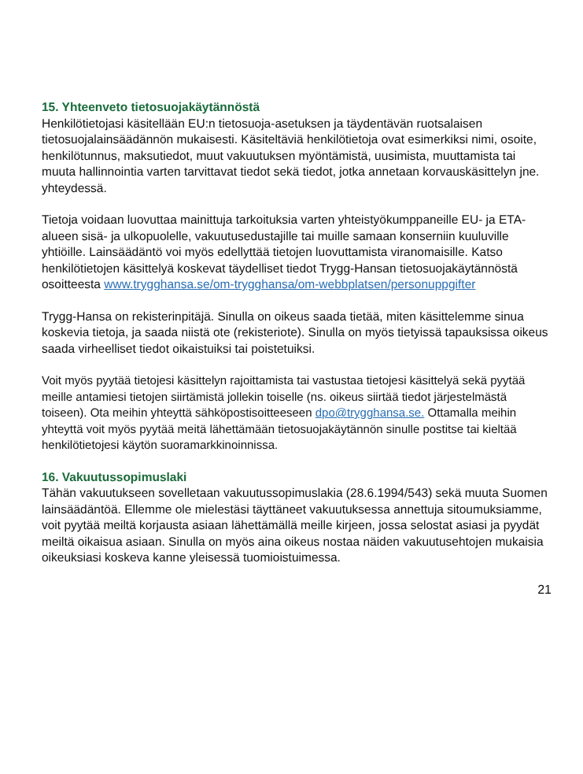15. Yhteenveto tietosuojakäytännöstä
Henkilötietojasi käsitellään EU:n tietosuoja-asetuksen ja täydentävän ruotsalaisen tietosuojalainsäädännön mukaisesti. Käsiteltäviä henkilötietoja ovat esimerkiksi nimi, osoite, henkilötunnus, maksutiedot, muut vakuutuksen myöntämistä, uusimista, muuttamista tai muuta hallinnointia varten tarvittavat tiedot sekä tiedot, jotka annetaan korvauskäsittelyn jne. yhteydessä.
Tietoja voidaan luovuttaa mainittuja tarkoituksia varten yhteistyökumppaneille EU- ja ETA-alueen sisä- ja ulkopuolelle, vakuutusedustajille tai muille samaan konserniin kuuluville yhtiöille. Lainsäädäntö voi myös edellyttää tietojen luovuttamista viranomaisille. Katso henkilötietojen käsittelyä koskevat täydelliset tiedot Trygg-Hansan tietosuojakäytännöstä osoitteesta www.trygghansa.se/om-trygghansa/om-webbplatsen/personuppgifter
Trygg-Hansa on rekisterinpitäjä. Sinulla on oikeus saada tietää, miten käsittelemme sinua koskevia tietoja, ja saada niistä ote (rekisteriote). Sinulla on myös tietyissä tapauksissa oikeus saada virheelliset tiedot oikaistuiksi tai poistetuiksi.
Voit myös pyytää tietojesi käsittelyn rajoittamista tai vastustaa tietojesi käsittelyä sekä pyytää meille antamiesi tietojen siirtämistä jollekin toiselle (ns. oikeus siirtää tiedot järjestelmästä toiseen). Ota meihin yhteyttä sähköpostisoitteeseen dpo@trygghansa.se. Ottamalla meihin yhteyttä voit myös pyytää meitä lähettämään tietosuojakäytännön sinulle postitse tai kieltää henkilötietojesi käytön suoramarkkinoinnissa.
16. Vakuutussopimuslaki
Tähän vakuutukseen sovelletaan vakuutussopimuslakia (28.6.1994/543) sekä muuta Suomen lainsäädäntöä. Ellemme ole mielestäsi täyttäneet vakuutuksessa annettuja sitoumuksiamme, voit pyytää meiltä korjausta asiaan lähettämällä meille kirjeen, jossa selostat asiasi ja pyydät meiltä oikaisua asiaan. Sinulla on myös aina oikeus nostaa näiden vakuutusehtojen mukaisia oikeuksiasi koskeva kanne yleisessä tuomioistuimessa.
21